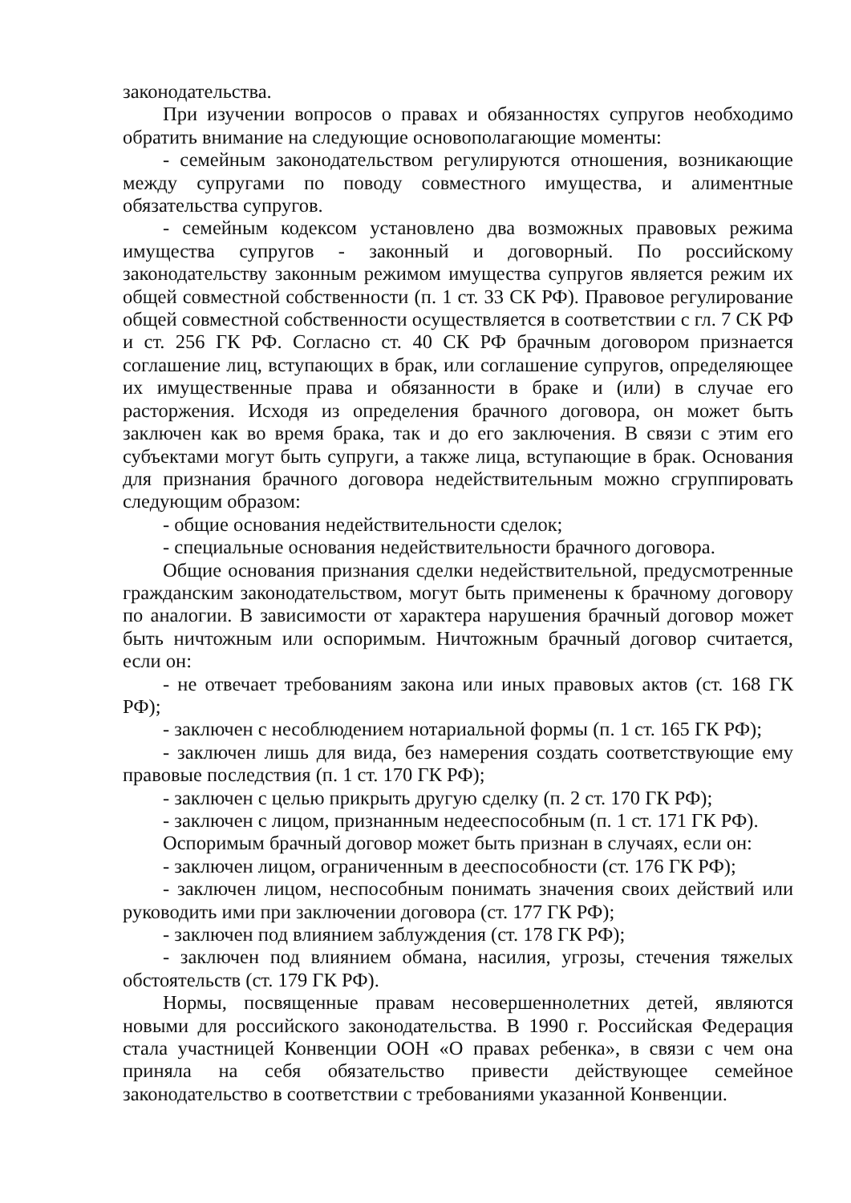законодательства.
При изучении вопросов о правах и обязанностях супругов необходимо обратить внимание на следующие основополагающие моменты:
- семейным законодательством регулируются отношения, возникающие между супругами по поводу совместного имущества, и алиментные обязательства супругов.
- семейным кодексом установлено два возможных правовых режима имущества супругов - законный и договорный. По российскому законодательству законным режимом имущества супругов является режим их общей совместной собственности (п. 1 ст. 33 СК РФ). Правовое регулирование общей совместной собственности осуществляется в соответствии с гл. 7 СК РФ и ст. 256 ГК РФ. Согласно ст. 40 СК РФ брачным договором признается соглашение лиц, вступающих в брак, или соглашение супругов, определяющее их имущественные права и обязанности в браке и (или) в случае его расторжения. Исходя из определения брачного договора, он может быть заключен как во время брака, так и до его заключения. В связи с этим его субъектами могут быть супруги, а также лица, вступающие в брак. Основания для признания брачного договора недействительным можно сгруппировать следующим образом:
- общие основания недействительности сделок;
- специальные основания недействительности брачного договора.
Общие основания признания сделки недействительной, предусмотренные гражданским законодательством, могут быть применены к брачному договору по аналогии. В зависимости от характера нарушения брачный договор может быть ничтожным или оспоримым. Ничтожным брачный договор считается, если он:
- не отвечает требованиям закона или иных правовых актов (ст. 168 ГК РФ);
- заключен с несоблюдением нотариальной формы (п. 1 ст. 165 ГК РФ);
- заключен лишь для вида, без намерения создать соответствующие ему правовые последствия (п. 1 ст. 170 ГК РФ);
- заключен с целью прикрыть другую сделку (п. 2 ст. 170 ГК РФ);
- заключен с лицом, признанным недееспособным (п. 1 ст. 171 ГК РФ).
Оспоримым брачный договор может быть признан в случаях, если он:
- заключен лицом, ограниченным в дееспособности (ст. 176 ГК РФ);
- заключен лицом, неспособным понимать значения своих действий или руководить ими при заключении договора (ст. 177 ГК РФ);
- заключен под влиянием заблуждения (ст. 178 ГК РФ);
- заключен под влиянием обмана, насилия, угрозы, стечения тяжелых обстоятельств (ст. 179 ГК РФ).
Нормы, посвященные правам несовершеннолетних детей, являются новыми для российского законодательства. В 1990 г. Российская Федерация стала участницей Конвенции ООН «О правах ребенка», в связи с чем она приняла на себя обязательство привести действующее семейное законодательство в соответствии с требованиями указанной Конвенции.